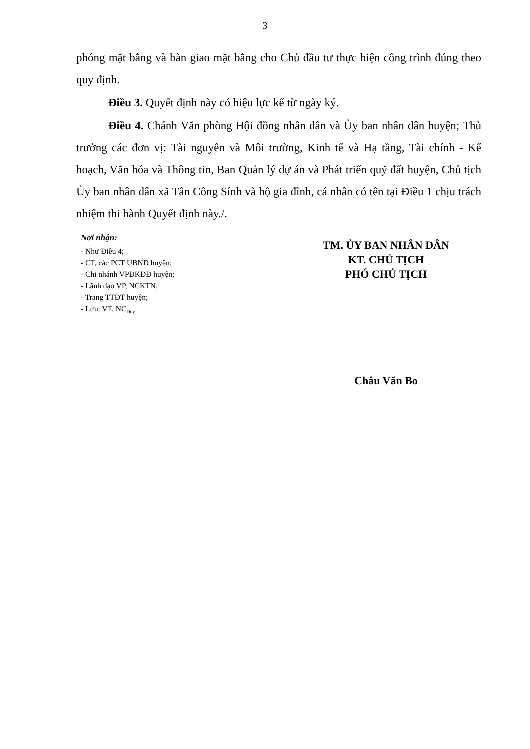3
phóng mặt bằng và bàn giao mặt bằng cho Chủ đầu tư thực hiện công trình đúng theo quy định.
Điều 3. Quyết định này có hiệu lực kể từ ngày ký.
Điều 4. Chánh Văn phòng Hội đồng nhân dân và Ủy ban nhân dân huyện; Thủ trưởng các đơn vị: Tài nguyên và Môi trường, Kinh tế và Hạ tầng, Tài chính - Kế hoạch, Văn hóa và Thông tin, Ban Quản lý dự án và Phát triển quỹ đất huyện, Chủ tịch Ủy ban nhân dân xã Tân Công Sính và hộ gia đình, cá nhân có tên tại Điều 1 chịu trách nhiệm thi hành Quyết định này./.
Nơi nhận:
- Như Điều 4;
- CT, các PCT UBND huyện;
- Chi nhánh VPĐKĐĐ huyện;
- Lãnh đạo VP, NCKTN;
- Trang TTĐT huyện;
- Lưu: VT, NC<sub>Duy</sub>.
TM. ỦY BAN NHÂN DÂN
KT. CHỦ TỊCH
PHÓ CHỦ TỊCH
Châu Văn Bo